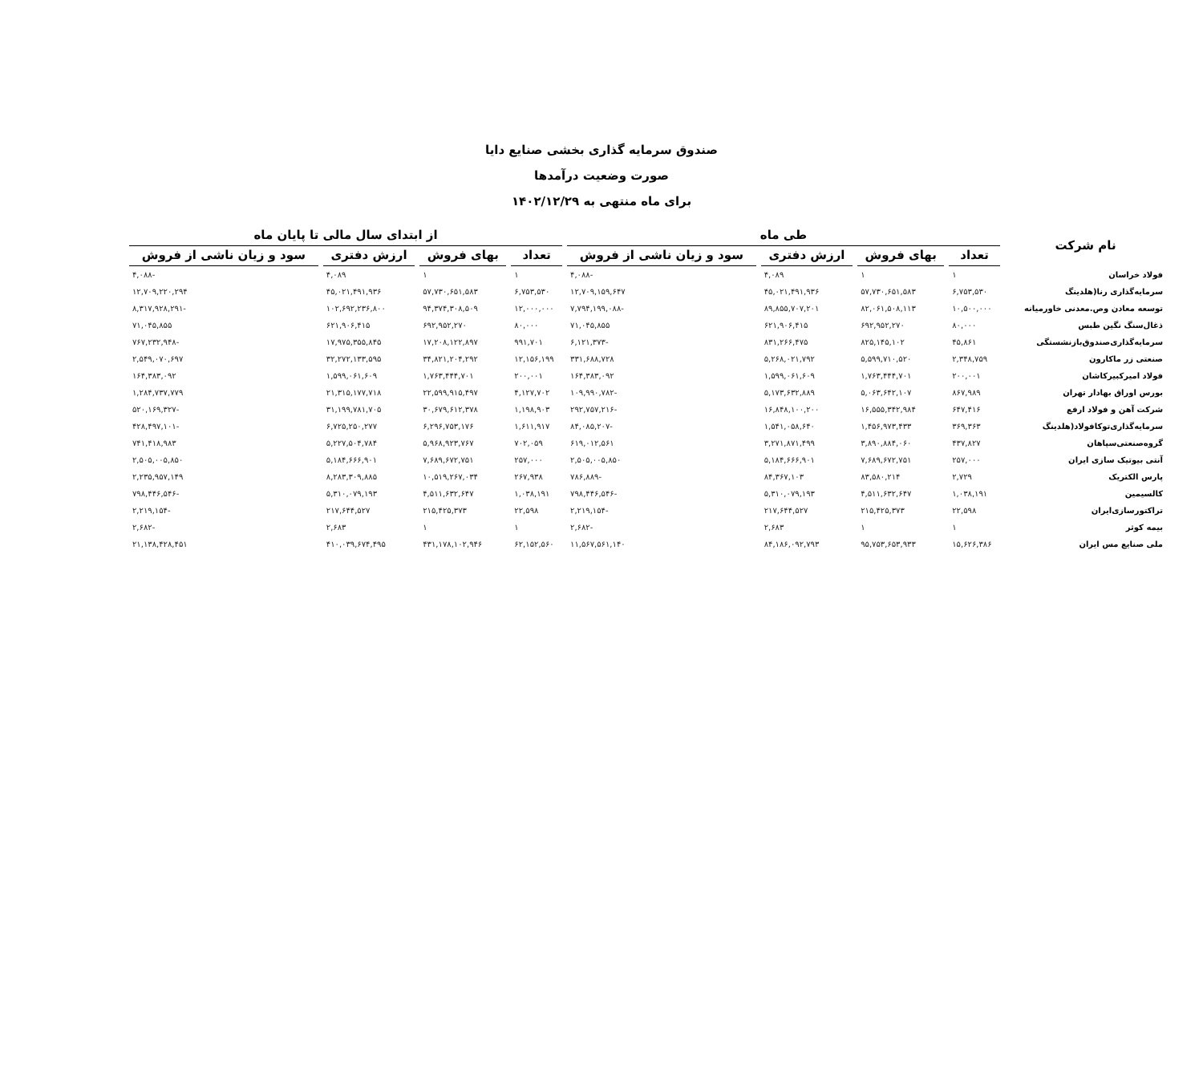صندوق سرمایه گذاری بخشی صنایع دایا
صورت وضعیت درآمدها
برای ماه منتهی به ۱۴۰۲/۱۲/۲۹
| نام شرکت | طی ماه | | | | از ابتدای سال مالی تا پایان ماه | | | |
| --- | --- | --- | --- | --- | --- | --- | --- | --- |
| | تعداد | بهای فروش | ارزش دفتری | سود و زیان ناشی از فروش | تعداد | بهای فروش | ارزش دفتری | سود و زیان ناشی از فروش |
| فولاد خراسان | ۱ | ۱ | ۴,۰۸۹ | -۴,۰۸۸ | ۱ | ۱ | ۴,۰۸۹ | -۴,۰۸۸ |
| سرمایه‌گذاری رنا(هلدینگ | ۶,۷۵۳,۵۳۰ | ۵۷,۷۳۰,۶۵۱,۵۸۳ | ۴۵,۰۲۱,۴۹۱,۹۳۶ | ۱۲,۷۰۹,۱۵۹,۶۴۷ | ۶,۷۵۳,۵۳۰ | ۵۷,۷۳۰,۶۵۱,۵۸۳ | ۴۵,۰۲۱,۴۹۱,۹۳۶ | ۱۲,۷۰۹,۲۲۰,۲۹۴ |
| توسعه معادن وص.معدنی خاورمیانه | ۱۰,۵۰۰,۰۰۰ | ۸۲,۰۶۱,۵۰۸,۱۱۳ | ۸۹,۸۵۵,۷۰۷,۲۰۱ | -۷,۷۹۴,۱۹۹,۰۸۸ | ۱۲,۰۰۰,۰۰۰ | ۹۴,۳۷۴,۳۰۸,۵۰۹ | ۱۰۲,۶۹۲,۲۳۶,۸۰۰ | -۸,۳۱۷,۹۲۸,۲۹۱ |
| ذغال‌سنگ نگین طبس | ۸۰,۰۰۰ | ۶۹۲,۹۵۲,۲۷۰ | ۶۲۱,۹۰۶,۴۱۵ | ۷۱,۰۴۵,۸۵۵ | ۸۰,۰۰۰ | ۶۹۲,۹۵۲,۲۷۰ | ۶۲۱,۹۰۶,۴۱۵ | ۷۱,۰۴۵,۸۵۵ |
| سرمایه‌گذاری‌صندوق‌بازنشستگی | ۴۵,۸۶۱ | ۸۲۵,۱۴۵,۱۰۲ | ۸۳۱,۲۶۶,۴۷۵ | -۶,۱۲۱,۳۷۳ | ۹۹۱,۷۰۱ | ۱۷,۲۰۸,۱۲۲,۸۹۷ | ۱۷,۹۷۵,۳۵۵,۸۴۵ | -۷۶۷,۲۳۲,۹۴۸ |
| صنعتی زر ماکارون | ۲,۳۴۸,۷۵۹ | ۵,۵۹۹,۷۱۰,۵۲۰ | ۵,۲۶۸,۰۲۱,۷۹۲ | ۳۳۱,۶۸۸,۷۲۸ | ۱۲,۱۵۶,۱۹۹ | ۳۴,۸۲۱,۲۰۴,۲۹۲ | ۳۲,۲۷۲,۱۳۳,۵۹۵ | ۲,۵۴۹,۰۷۰,۶۹۷ |
| فولاد امیرکبیرکاشان | ۲۰۰,۰۰۱ | ۱,۷۶۳,۴۴۴,۷۰۱ | ۱,۵۹۹,۰۶۱,۶۰۹ | ۱۶۴,۳۸۳,۰۹۲ | ۲۰۰,۰۰۱ | ۱,۷۶۳,۴۴۴,۷۰۱ | ۱,۵۹۹,۰۶۱,۶۰۹ | ۱۶۴,۳۸۳,۰۹۲ |
| بورس اوراق بهادار تهران | ۸۶۷,۹۸۹ | ۵,۰۶۳,۶۴۲,۱۰۷ | ۵,۱۷۳,۶۳۲,۸۸۹ | -۱۰۹,۹۹۰,۷۸۲ | ۴,۱۲۷,۷۰۲ | ۲۲,۵۹۹,۹۱۵,۴۹۷ | ۲۱,۳۱۵,۱۷۷,۷۱۸ | ۱,۲۸۴,۷۳۷,۷۷۹ |
| شرکت آهن و فولاد ارفع | ۶۴۷,۴۱۶ | ۱۶,۵۵۵,۳۴۲,۹۸۴ | ۱۶,۸۴۸,۱۰۰,۲۰۰ | -۲۹۲,۷۵۷,۲۱۶ | ۱,۱۹۸,۹۰۳ | ۳۰,۶۷۹,۶۱۲,۳۷۸ | ۳۱,۱۹۹,۷۸۱,۷۰۵ | -۵۲۰,۱۶۹,۳۲۷ |
| سرمایه‌گذاری‌توکافولاد(هلدینگ | ۳۶۹,۳۶۳ | ۱,۴۵۶,۹۷۳,۴۳۳ | ۱,۵۴۱,۰۵۸,۶۴۰ | -۸۴,۰۸۵,۲۰۷ | ۱,۶۱۱,۹۱۷ | ۶,۲۹۶,۷۵۳,۱۷۶ | ۶,۷۲۵,۲۵۰,۲۷۷ | -۴۲۸,۴۹۷,۱۰۱ |
| گروه‌صنعتی‌سپاهان | ۴۳۷,۸۲۷ | ۳,۸۹۰,۸۸۴,۰۶۰ | ۳,۲۷۱,۸۷۱,۴۹۹ | ۶۱۹,۰۱۲,۵۶۱ | ۷۰۲,۰۵۹ | ۵,۹۶۸,۹۲۳,۷۶۷ | ۵,۲۲۷,۵۰۴,۷۸۴ | ۷۴۱,۴۱۸,۹۸۳ |
| آنتی بیوتیک سازی ایران | ۲۵۷,۰۰۰ | ۷,۶۸۹,۶۷۲,۷۵۱ | ۵,۱۸۴,۶۶۶,۹۰۱ | ۲,۵۰۵,۰۰۵,۸۵۰ | ۲۵۷,۰۰۰ | ۷,۶۸۹,۶۷۲,۷۵۱ | ۵,۱۸۴,۶۶۶,۹۰۱ | ۲,۵۰۵,۰۰۵,۸۵۰ |
| پارس الکتریک | ۲,۷۲۹ | ۸۳,۵۸۰,۲۱۴ | ۸۴,۳۶۷,۱۰۳ | -۷۸۶,۸۸۹ | ۲۶۷,۹۳۸ | ۱۰,۵۱۹,۲۶۷,۰۳۴ | ۸,۲۸۳,۳۰۹,۸۸۵ | ۲,۲۳۵,۹۵۷,۱۴۹ |
| کالسیمین | ۱,۰۳۸,۱۹۱ | ۴,۵۱۱,۶۳۲,۶۴۷ | ۵,۳۱۰,۰۷۹,۱۹۳ | -۷۹۸,۴۴۶,۵۴۶ | ۱,۰۳۸,۱۹۱ | ۴,۵۱۱,۶۳۲,۶۴۷ | ۵,۳۱۰,۰۷۹,۱۹۳ | -۷۹۸,۴۴۶,۵۴۶ |
| تراکتورسازی‌ایران | ۲۲,۵۹۸ | ۲۱۵,۴۲۵,۳۷۳ | ۲۱۷,۶۴۴,۵۲۷ | -۲,۲۱۹,۱۵۴ | ۲۲,۵۹۸ | ۲۱۵,۴۲۵,۳۷۳ | ۲۱۷,۶۴۴,۵۲۷ | -۲,۲۱۹,۱۵۴ |
| بیمه کوثر | ۱ | ۱ | ۲,۶۸۳ | -۲,۶۸۲ | ۱ | ۱ | ۲,۶۸۳ | -۲,۶۸۲ |
| ملی صنایع مس ایران | ۱۵,۶۲۶,۳۸۶ | ۹۵,۷۵۳,۶۵۳,۹۳۳ | ۸۴,۱۸۶,۰۹۲,۷۹۳ | ۱۱,۵۶۷,۵۶۱,۱۴۰ | ۶۲,۱۵۲,۵۶۰ | ۴۳۱,۱۷۸,۱۰۲,۹۴۶ | ۴۱۰,۰۳۹,۶۷۴,۴۹۵ | ۲۱,۱۳۸,۴۲۸,۴۵۱ |